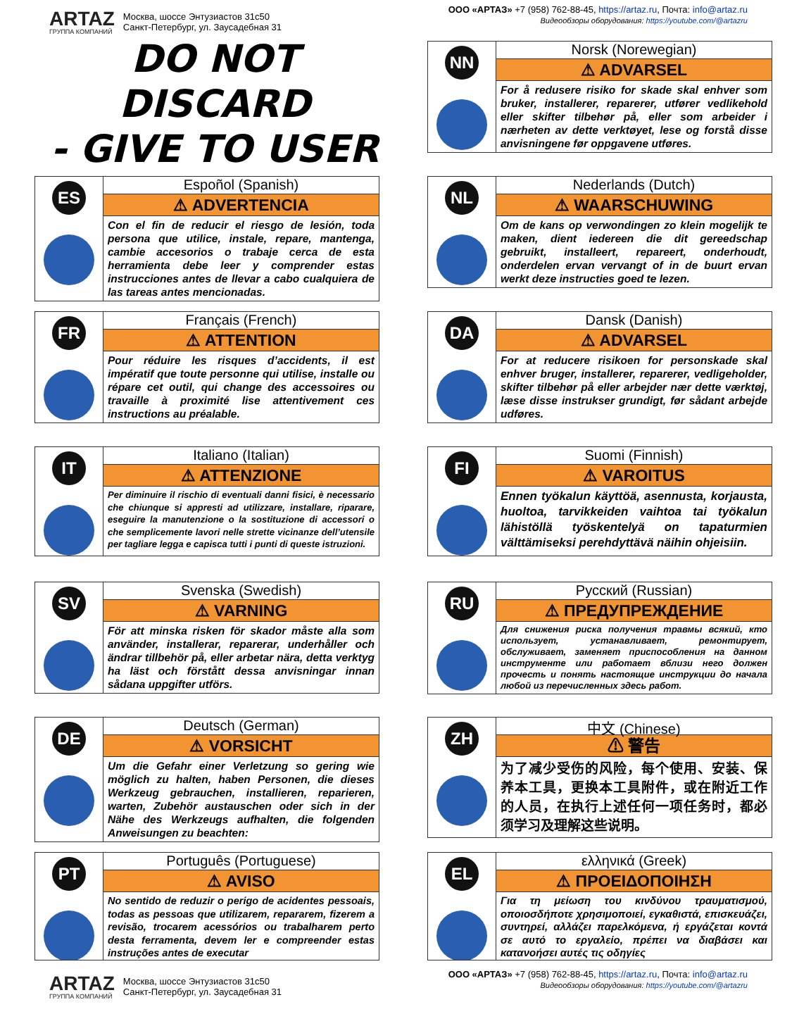ARTAZ
ГРУППА КОМПАНИЙ
Москва, шоссе Энтузиастов 31с50
Санкт-Петербург, ул. Заусадебная 31
ООО «АРТАЗ» +7 (958) 762-88-45, https://artaz.ru, Почта: info@artaz.ru
Видеообзоры оборудования: https://youtube.com/@artazru
DO NOT DISCARD
- GIVE TO USER
NN
Norsk (Norewegian)
⚠ ADVARSEL
For å redusere risiko for skade skal enhver som bruker, installerer, reparerer, utfører vedlikehold eller skifter tilbehør på, eller som arbeider i nærheten av dette verktøyet, lese og forstå disse anvisningene før oppgavene utføres.
ES
Espoñol (Spanish)
⚠ ADVERTENCIA
Con el fin de reducir el riesgo de lesión, toda persona que utilice, instale, repare, mantenga, cambie accesorios o trabaje cerca de esta herramienta debe leer y comprender estas instrucciones antes de llevar a cabo cualquiera de las tareas antes mencionadas.
NL
Nederlands (Dutch)
⚠ WAARSCHUWING
Om de kans op verwondingen zo klein mogelijk te maken, dient iedereen die dit gereedschap gebruikt, installeert, repareert, onderhoudt, onderdelen ervan vervangt of in de buurt ervan werkt deze instructies goed te lezen.
FR
Français (French)
⚠ ATTENTION
Pour réduire les risques d’accidents, il est impératif que toute personne qui utilise, installe ou répare cet outil, qui change des accessoires ou travaille à proximité lise attentivement ces instructions au préalable.
DA
Dansk (Danish)
⚠ ADVARSEL
For at reducere risikoen for personskade skal enhver bruger, installerer, reparerer, vedligeholder, skifter tilbehør på eller arbejder nær dette værktøj, læse disse instrukser grundigt, før sådant arbejde udføres.
IT
Italiano (Italian)
⚠ ATTENZIONE
Per diminuire il rischio di eventuali danni fisici, è necessario che chiunque si appresti ad utilizzare, installare, riparare, eseguire la manutenzione o la sostituzione di accessori o che semplicemente lavori nelle strette vicinanze dell’utensile per tagliare legga e capisca tutti i punti di queste istruzioni.
FI
Suomi (Finnish)
⚠ VAROITUS
Ennen työkalun käyttöä, asennusta, korjausta, huoltoa, tarvikkeiden vaihtoa tai työkalun lähistöllä työskentelyä on tapaturmien välttämiseksi perehdyttävä näihin ohjeisiin.
SV
Svenska (Swedish)
⚠ VARNING
För att minska risken för skador måste alla som använder, installerar, reparerar, underhåller och ändrar tillbehör på, eller arbetar nära, detta verktyg ha läst och förstått dessa anvisningar innan sådana uppgifter utförs.
RU
Русский (Russian)
⚠ ПРЕДУПРЕЖДЕНИЕ
Для снижения риска получения травмы всякий, кто использует, устанавливает, ремонтирует, обслуживает, заменяет приспособления на данном инструменте или работает вблизи него должен прочесть и понять настоящие инструкции до начала любой из перечисленных здесь работ.
DE
Deutsch (German)
⚠ VORSICHT
Um die Gefahr einer Verletzung so gering wie möglich zu halten, haben Personen, die dieses Werkzeug gebrauchen, installieren, reparieren, warten, Zubehör austauschen oder sich in der Nähe des Werkzeugs aufhalten, die folgenden Anweisungen zu beachten:
ZH
中文 (Chinese)
⚠ 警告
为了减少受伤的风险，每个使用、安装、保养本工具，更换本工具附件，或在附近工作的人员，在执行上述任何一项任务时，都必须学习及理解这些说明。
PT
Português (Portuguese)
⚠ AVISO
No sentido de reduzir o perigo de acidentes pessoais, todas as pessoas que utilizarem, repararem, fizerem a revisão, trocarem acessórios ou trabalharem perto desta ferramenta, devem ler e compreender estas instruções antes de executar
EL
ελληνικά (Greek)
⚠ ΠΡΟΕΙΔΟΠΟΙΗΣΗ
Για τη μείωση του κινδύνου τραυματισμού, οποιοσδήποτε χρησιμοποιεί, εγκαθιστά, επισκευάζει, συντηρεί, αλλάζει παρελκόμενα, ή εργάζεται κοντά σε αυτό το εργαλείο, πρέπει να διαβάσει και κατανοήσει αυτές τις οδηγίες
ARTAZ
ГРУППА КОМПАНИЙ
Москва, шоссе Энтузиастов 31с50
Санкт-Петербург, ул. Заусадебная 31
ООО «АРТАЗ» +7 (958) 762-88-45, https://artaz.ru, Почта: info@artaz.ru
Видеообзоры оборудования: https://youtube.com/@artazru